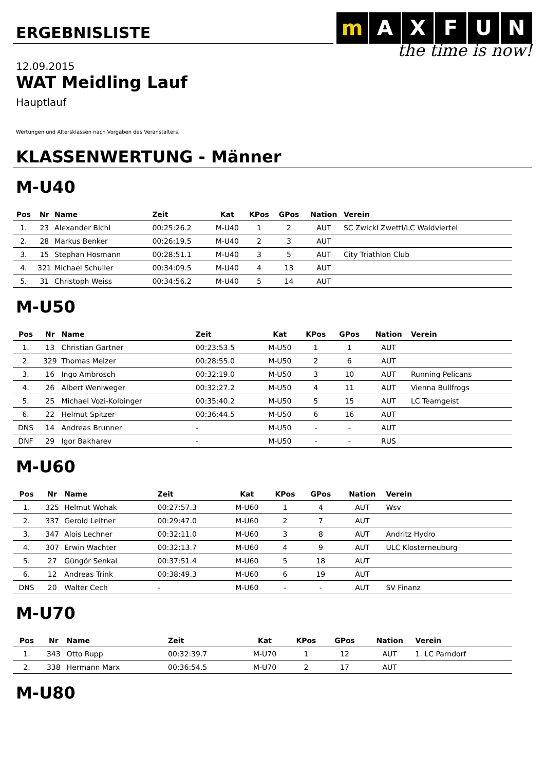ERGEBNISLISTE
m AXFUN
the time is now!
12.09.2015
WAT Meidling Lauf
Hauptlauf
Wertungen und Altersklassen nach Vorgaben des Veranstalters.
KLASSENWERTUNG - Männer
M-U40
| Pos | Nr | Name | Zeit | Kat | KPos | GPos | Nation | Verein |
| --- | --- | --- | --- | --- | --- | --- | --- | --- |
| 1. | 23 | Alexander Bichl | 00:25:26.2 | M-U40 | 1 | 2 | AUT | SC Zwickl Zwettl/LC Waldviertel |
| 2. | 28 | Markus Benker | 00:26:19.5 | M-U40 | 2 | 3 | AUT | |
| 3. | 15 | Stephan Hosmann | 00:28:51.1 | M-U40 | 3 | 5 | AUT | City Triathlon Club |
| 4. | 321 | Michael Schuller | 00:34:09.5 | M-U40 | 4 | 13 | AUT | |
| 5. | 31 | Christoph Weiss | 00:34:56.2 | M-U40 | 5 | 14 | AUT | |
M-U50
| Pos | Nr | Name | Zeit | Kat | KPos | GPos | Nation | Verein |
| --- | --- | --- | --- | --- | --- | --- | --- | --- |
| 1. | 13 | Christian Gartner | 00:23:53.5 | M-U50 | 1 | 1 | AUT | |
| 2. | 329 | Thomas Meizer | 00:28:55.0 | M-U50 | 2 | 6 | AUT | |
| 3. | 16 | Ingo Ambrosch | 00:32:19.0 | M-U50 | 3 | 10 | AUT | Running Pelicans |
| 4. | 26 | Albert Weniweger | 00:32:27.2 | M-U50 | 4 | 11 | AUT | Vienna Bullfrogs |
| 5. | 25 | Michael Vozi-Kolbinger | 00:35:40.2 | M-U50 | 5 | 15 | AUT | LC Teamgeist |
| 6. | 22 | Helmut Spitzer | 00:36:44.5 | M-U50 | 6 | 16 | AUT | |
| DNS | 14 | Andreas Brunner | - | M-U50 | - | - | AUT | |
| DNF | 29 | Igor Bakharev | - | M-U50 | - | - | RUS | |
M-U60
| Pos | Nr | Name | Zeit | Kat | KPos | GPos | Nation | Verein |
| --- | --- | --- | --- | --- | --- | --- | --- | --- |
| 1. | 325 | Helmut Wohak | 00:27:57.3 | M-U60 | 1 | 4 | AUT | Wsv |
| 2. | 337 | Gerold Leitner | 00:29:47.0 | M-U60 | 2 | 7 | AUT | |
| 3. | 347 | Alois Lechner | 00:32:11.0 | M-U60 | 3 | 8 | AUT | Andritz Hydro |
| 4. | 307 | Erwin Wachter | 00:32:13.7 | M-U60 | 4 | 9 | AUT | ULC Klosterneuburg |
| 5. | 27 | Güngör Senkal | 00:37:51.4 | M-U60 | 5 | 18 | AUT | |
| 6. | 12 | Andreas Trink | 00:38:49.3 | M-U60 | 6 | 19 | AUT | |
| DNS | 20 | Walter Cech | - | M-U60 | - | - | AUT | SV Finanz |
M-U70
| Pos | Nr | Name | Zeit | Kat | KPos | GPos | Nation | Verein |
| --- | --- | --- | --- | --- | --- | --- | --- | --- |
| 1. | 343 | Otto Rupp | 00:32:39.7 | M-U70 | 1 | 12 | AUT | 1. LC Parndorf |
| 2. | 338 | Hermann Marx | 00:36:54.5 | M-U70 | 2 | 17 | AUT | |
M-U80